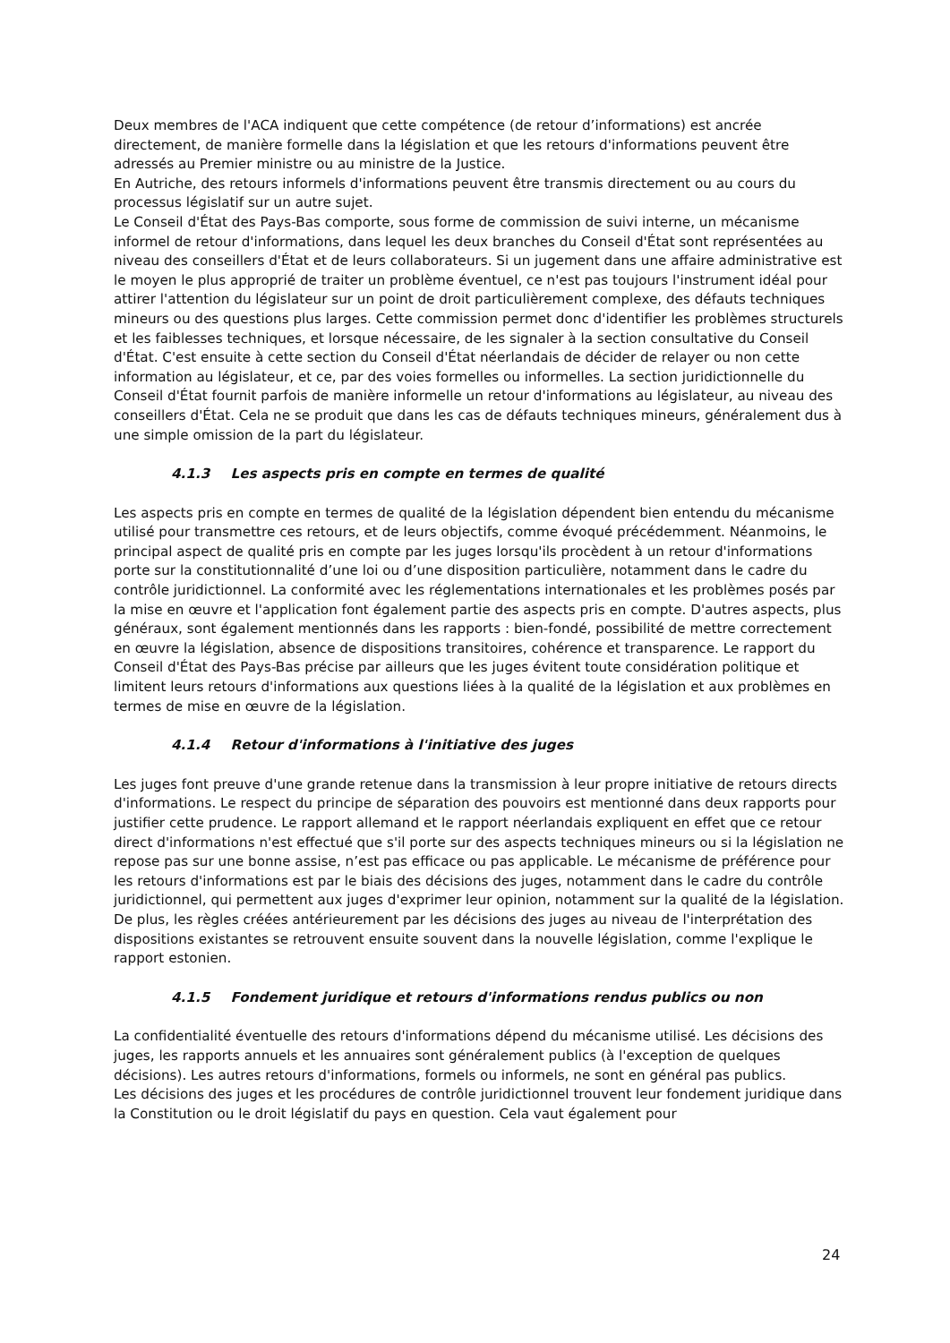Deux membres de l'ACA indiquent que cette compétence (de retour d’informations) est ancrée directement, de manière formelle dans la législation et que les retours d'informations peuvent être adressés au Premier ministre ou au ministre de la Justice.
En Autriche, des retours informels d'informations peuvent être transmis directement ou au cours du processus législatif sur un autre sujet.
Le Conseil d'État des Pays-Bas comporte, sous forme de commission de suivi interne, un mécanisme informel de retour d'informations, dans lequel les deux branches du Conseil d'État sont représentées au niveau des conseillers d'État et de leurs collaborateurs. Si un jugement dans une affaire administrative est le moyen le plus approprié de traiter un problème éventuel, ce n'est pas toujours l'instrument idéal pour attirer l'attention du législateur sur un point de droit particulièrement complexe, des défauts techniques mineurs ou des questions plus larges. Cette commission permet donc d'identifier les problèmes structurels et les faiblesses techniques, et lorsque nécessaire, de les signaler à la section consultative du Conseil d'État. C'est ensuite à cette section du Conseil d'État néerlandais de décider de relayer ou non cette information au législateur, et ce, par des voies formelles ou informelles. La section juridictionnelle du Conseil d'État fournit parfois de manière informelle un retour d'informations au législateur, au niveau des conseillers d'État. Cela ne se produit que dans les cas de défauts techniques mineurs, généralement dus à une simple omission de la part du législateur.
4.1.3 Les aspects pris en compte en termes de qualité
Les aspects pris en compte en termes de qualité de la législation dépendent bien entendu du mécanisme utilisé pour transmettre ces retours, et de leurs objectifs, comme évoqué précédemment. Néanmoins, le principal aspect de qualité pris en compte par les juges lorsqu'ils procèdent à un retour d'informations porte sur la constitutionnalité d’une loi ou d’une disposition particulière, notamment dans le cadre du contrôle juridictionnel. La conformité avec les réglementations internationales et les problèmes posés par la mise en œuvre et l'application font également partie des aspects pris en compte. D'autres aspects, plus généraux, sont également mentionnés dans les rapports : bien-fondé, possibilité de mettre correctement en œuvre la législation, absence de dispositions transitoires, cohérence et transparence. Le rapport du Conseil d'État des Pays-Bas précise par ailleurs que les juges évitent toute considération politique et limitent leurs retours d'informations aux questions liées à la qualité de la législation et aux problèmes en termes de mise en œuvre de la législation.
4.1.4 Retour d'informations à l'initiative des juges
Les juges font preuve d'une grande retenue dans la transmission à leur propre initiative de retours directs d'informations. Le respect du principe de séparation des pouvoirs est mentionné dans deux rapports pour justifier cette prudence. Le rapport allemand et le rapport néerlandais expliquent en effet que ce retour direct d'informations n'est effectué que s'il porte sur des aspects techniques mineurs ou si la législation ne repose pas sur une bonne assise, n’est pas efficace ou pas applicable. Le mécanisme de préférence pour les retours d'informations est par le biais des décisions des juges, notamment dans le cadre du contrôle juridictionnel, qui permettent aux juges d'exprimer leur opinion, notamment sur la qualité de la législation. De plus, les règles créées antérieurement par les décisions des juges au niveau de l'interprétation des dispositions existantes se retrouvent ensuite souvent dans la nouvelle législation, comme l'explique le rapport estonien.
4.1.5 Fondement juridique et retours d'informations rendus publics ou non
La confidentialité éventuelle des retours d'informations dépend du mécanisme utilisé. Les décisions des juges, les rapports annuels et les annuaires sont généralement publics (à l'exception de quelques décisions). Les autres retours d'informations, formels ou informels, ne sont en général pas publics.
Les décisions des juges et les procédures de contrôle juridictionnel trouvent leur fondement juridique dans la Constitution ou le droit législatif du pays en question. Cela vaut également pour
24